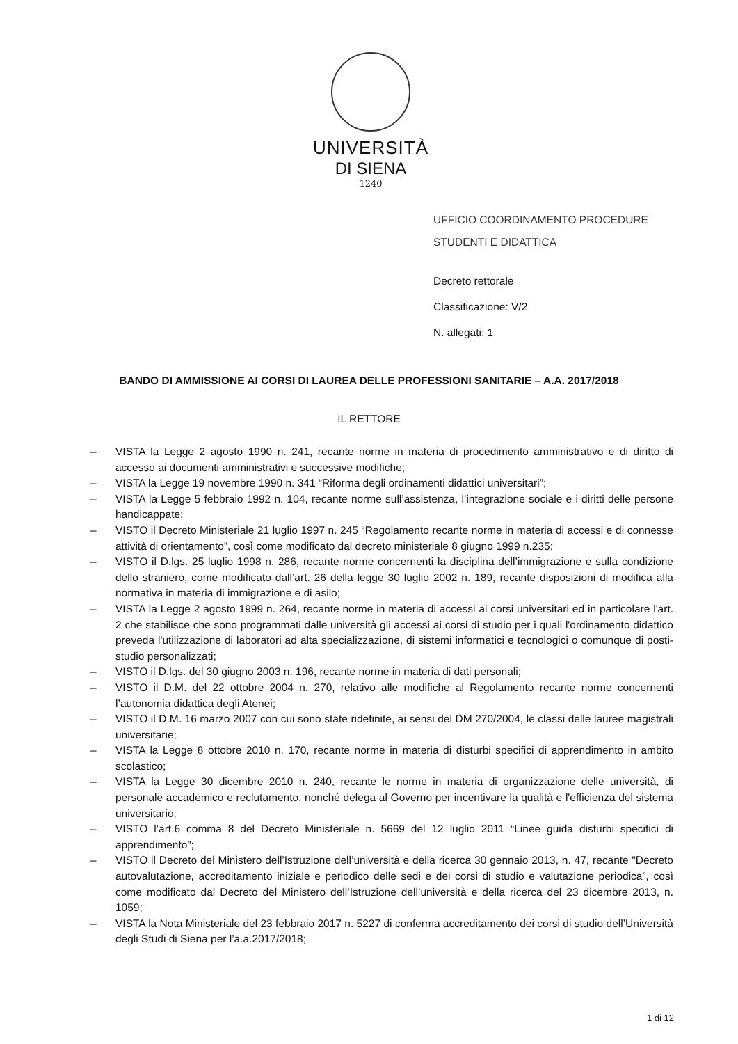UNIVERSITÀ
DI SIENA
1240
UFFICIO COORDINAMENTO PROCEDURE
STUDENTI E DIDATTICA
Decreto rettorale
Classificazione: V/2
N. allegati: 1
BANDO DI AMMISSIONE AI CORSI DI LAUREA DELLE PROFESSIONI SANITARIE – A.A. 2017/2018
IL RETTORE
– VISTA la Legge 2 agosto 1990 n. 241, recante norme in materia di procedimento amministrativo e di diritto di accesso ai documenti amministrativi e successive modifiche;
– VISTA la Legge 19 novembre 1990 n. 341 “Riforma degli ordinamenti didattici universitari”;
– VISTA la Legge 5 febbraio 1992 n. 104, recante norme sull’assistenza, l’integrazione sociale e i diritti delle persone handicappate;
– VISTO il Decreto Ministeriale 21 luglio 1997 n. 245 “Regolamento recante norme in materia di accessi e di connesse attività di orientamento”, così come modificato dal decreto ministeriale 8 giugno 1999 n.235;
– VISTO il D.lgs. 25 luglio 1998 n. 286, recante norme concernenti la disciplina dell’immigrazione e sulla condizione dello straniero, come modificato dall’art. 26 della legge 30 luglio 2002 n. 189, recante disposizioni di modifica alla normativa in materia di immigrazione e di asilo;
– VISTA la Legge 2 agosto 1999 n. 264, recante norme in materia di accessi ai corsi universitari ed in particolare l'art. 2 che stabilisce che sono programmati dalle università gli accessi ai corsi di studio per i quali l'ordinamento didattico preveda l'utilizzazione di laboratori ad alta specializzazione, di sistemi informatici e tecnologici o comunque di posti-studio personalizzati;
– VISTO il D.lgs. del 30 giugno 2003 n. 196, recante norme in materia di dati personali;
– VISTO il D.M. del 22 ottobre 2004 n. 270, relativo alle modifiche al Regolamento recante norme concernenti l’autonomia didattica degli Atenei;
– VISTO il D.M. 16 marzo 2007 con cui sono state ridefinite, ai sensi del DM 270/2004, le classi delle lauree magistrali universitarie;
– VISTA la Legge 8 ottobre 2010 n. 170, recante norme in materia di disturbi specifici di apprendimento in ambito scolastico;
– VISTA la Legge 30 dicembre 2010 n. 240, recante le norme in materia di organizzazione delle università, di personale accademico e reclutamento, nonché delega al Governo per incentivare la qualità e l'efficienza del sistema universitario;
– VISTO l’art.6 comma 8 del Decreto Ministeriale n. 5669 del 12 luglio 2011 “Linee guida disturbi specifici di apprendimento”;
– VISTO il Decreto del Ministero dell’Istruzione dell’università e della ricerca 30 gennaio 2013, n. 47, recante “Decreto autovalutazione, accreditamento iniziale e periodico delle sedi e dei corsi di studio e valutazione periodica”, così come modificato dal Decreto del Ministero dell’Istruzione dell’università e della ricerca del 23 dicembre 2013, n. 1059;
– VISTA la Nota Ministeriale del 23 febbraio 2017 n. 5227 di conferma accreditamento dei corsi di studio dell’Università degli Studi di Siena per l’a.a.2017/2018;
1 di 12